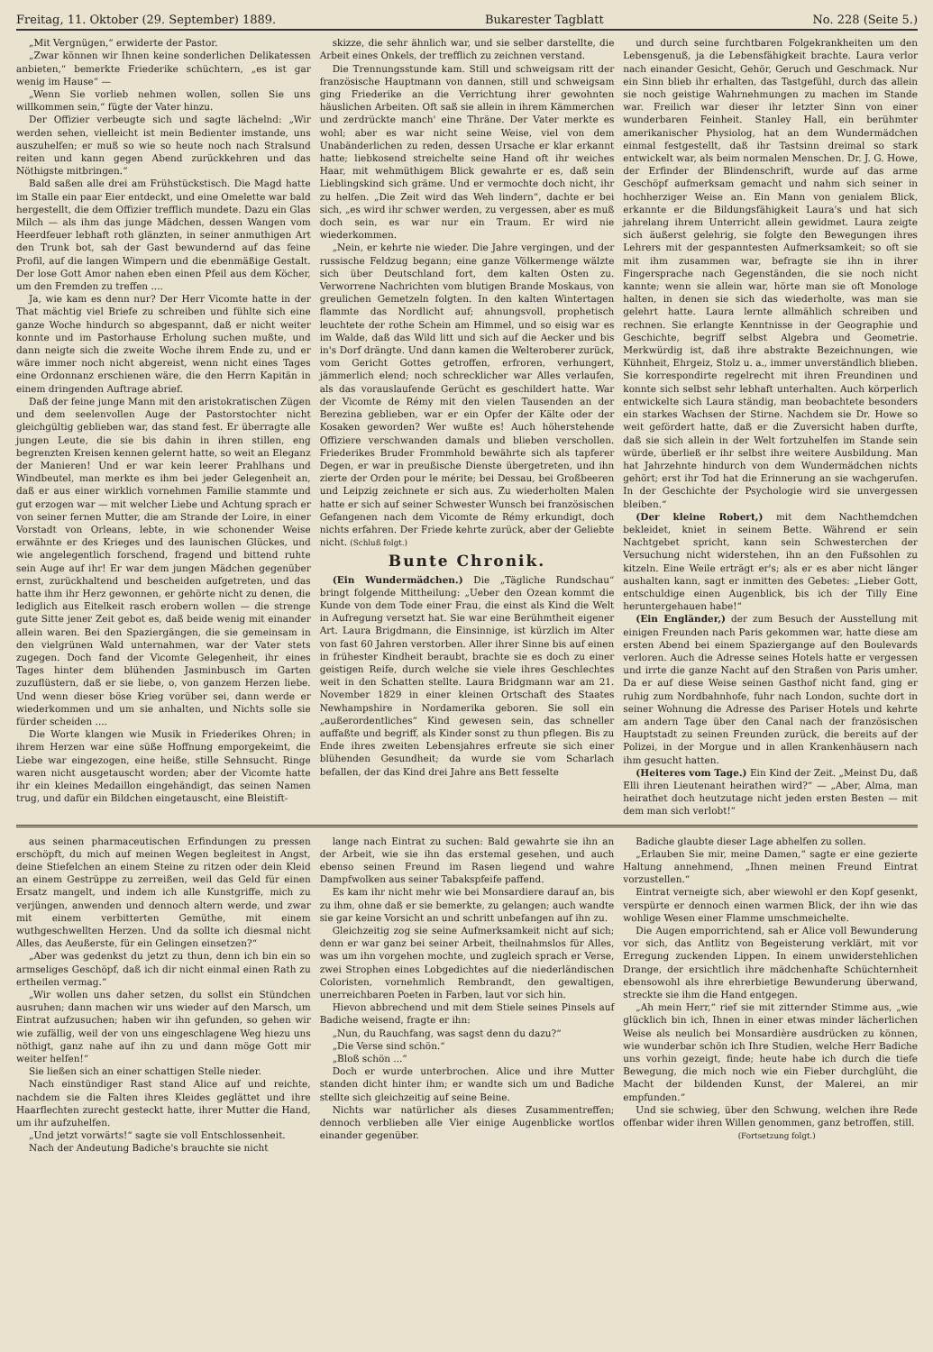Freitag, 11. Oktober (29. September) 1889. Bukarester Tagblatt No. 228 (Seite 5.)
„Mit Vergnügen,“ erwiderte der Pastor.
„Zwar können wir Ihnen keine sonderlichen Delikatessen anbieten,“ bemerkte Friederike schüchtern, „es ist gar wenig im Hause“ —
„Wenn Sie vorlieb nehmen wollen, sollen Sie uns willkommen sein,“ fügte der Vater hinzu.
Der Offizier verbeugte sich und sagte lächelnd: „Wir werden sehen, vielleicht ist mein Bedienter imstande, uns auszuhelfen; er muß so wie so heute noch nach Stralsund reiten und kann gegen Abend zurückkehren und das Nöthigste mitbringen.“
Bald saßen alle drei am Frühstückstisch. Die Magd hatte im Stalle ein paar Eier entdeckt, und eine Omelette war bald hergestellt, die dem Offizier trefflich mundete. Dazu ein Glas Milch — als ihm das junge Mädchen, dessen Wangen vom Heerdfeuer lebhaft roth glänzten, in seiner anmuthigen Art den Trunk bot, sah der Gast bewundernd auf das feine Profil, auf die langen Wimpern und die ebenmäßige Gestalt. Der lose Gott Amor nahen eben einen Pfeil aus dem Köcher, um den Fremden zu treffen ....
Ja, wie kam es denn nur? Der Herr Vicomte hatte in der That mächtig viel Briefe zu schreiben und fühlte sich eine ganze Woche hindurch so abgespannt, daß er nicht weiter konnte und im Pastorhause Erholung suchen mußte, und dann neigte sich die zweite Woche ihrem Ende zu, und er wäre immer noch nicht abgereist, wenn nicht eines Tages eine Ordonnanz erschienen wäre, die den Herrn Kapitän in einem dringenden Auftrage abrief.
Daß der feine junge Mann mit den aristokratischen Zügen und dem seelenvollen Auge der Pastorstochter nicht gleichgültig geblieben war, das stand fest. Er überragte alle jungen Leute, die sie bis dahin in ihren stillen, eng begrenzten Kreisen kennen gelernt hatte, so weit an Eleganz der Manieren! Und er war kein leerer Prahlhans und Windbeutel, man merkte es ihm bei jeder Gelegenheit an, daß er aus einer wirklich vornehmen Familie stammte und gut erzogen war — mit welcher Liebe und Achtung sprach er von seiner fernen Mutter, die am Strande der Loire, in einer Vorstadt von Orleans, lebte, in wie schonender Weise erwähnte er des Krieges und des launischen Glückes, und wie angelegentlich forschend, fragend und bittend ruhte sein Auge auf ihr! Er war dem jungen Mädchen gegenüber ernst, zurückhaltend und bescheiden aufgetreten, und das hatte ihm ihr Herz gewonnen, er gehörte nicht zu denen, die lediglich aus Eitelkeit rasch erobern wollen — die strenge gute Sitte jener Zeit gebot es, daß beide wenig mit einander allein waren. Bei den Spaziergängen, die sie gemeinsam in den vielgrünen Wald unternahmen, war der Vater stets zugegen. Doch fand der Vicomte Gelegenheit, ihr eines Tages hinter dem blühenden Jasminbusch im Garten zuzuflüstern, daß er sie liebe, o, von ganzem Herzen liebe. Und wenn dieser böse Krieg vorüber sei, dann werde er wiederkommen und um sie anhalten, und Nichts solle sie fürder scheiden ....
Die Worte klangen wie Musik in Friederikes Ohren; in ihrem Herzen war eine süße Hoffnung emporgekeimt, die Liebe war eingezogen, eine heiße, stille Sehnsucht. Ringe waren nicht ausgetauscht worden; aber der Vicomte hatte ihr ein kleines Medaillon eingehändigt, das seinen Namen trug, und dafür ein Bildchen eingetauscht, eine Bleistift-
skizze, die sehr ähnlich war, und sie selber darstellte, die Arbeit eines Onkels, der trefflich zu zeichnen verstand.
Die Trennungsstunde kam. Still und schweigsam ritt der französische Hauptmann von dannen, still und schweigsam ging Friederike an die Verrichtung ihrer gewohnten häuslichen Arbeiten. Oft saß sie allein in ihrem Kämmerchen und zerdrückte manch' eine Thräne. Der Vater merkte es wohl; aber es war nicht seine Weise, viel von dem Unabänderlichen zu reden, dessen Ursache er klar erkannt hatte; liebkosend streichelte seine Hand oft ihr weiches Haar, mit wehmüthigem Blick gewahrte er es, daß sein Lieblingskind sich gräme. Und er vermochte doch nicht, ihr zu helfen. „Die Zeit wird das Weh lindern“, dachte er bei sich, „es wird ihr schwer werden, zu vergessen, aber es muß doch sein, es war nur ein Traum. Er wird nie wiederkommen.
„Nein, er kehrte nie wieder. Die Jahre vergingen, und der russische Feldzug begann; eine ganze Völkermenge wälzte sich über Deutschland fort, dem kalten Osten zu. Verworrene Nachrichten vom blutigen Brande Moskaus, von greulichen Gemetzeln folgten. In den kalten Wintertagen flammte das Nordlicht auf; ahnungsvoll, prophetisch leuchtete der rothe Schein am Himmel, und so eisig war es im Walde, daß das Wild litt und sich auf die Aecker und bis in's Dorf drängte. Und dann kamen die Welteroberer zurück, vom Gericht Gottes getroffen, erfroren, verhungert, jämmerlich elend; noch schrecklicher war Alles verlaufen, als das vorauslaufende Gerücht es geschildert hatte. War der Vicomte de Rémy mit den vielen Tausenden an der Berezina geblieben, war er ein Opfer der Kälte oder der Kosaken geworden? Wer wußte es! Auch höherstehende Offiziere verschwanden damals und blieben verschollen. Friederikes Bruder Frommhold bewährte sich als tapferer Degen, er war in preußische Dienste übergetreten, und ihn zierte der Orden pour le mérite; bei Dessau, bei Großbeeren und Leipzig zeichnete er sich aus. Zu wiederholten Malen hatte er sich auf seiner Schwester Wunsch bei französischen Gefangenen nach dem Vicomte de Rémy erkundigt, doch nichts erfahren. Der Friede kehrte zurück, aber der Geliebte nicht. (Schluß folgt.)
Bunte Chronik.
(Ein Wundermädchen.) Die „Tägliche Rundschau“ bringt folgende Mittheilung: „Ueber den Ozean kommt die Kunde von dem Tode einer Frau, die einst als Kind die Welt in Aufregung versetzt hat. Sie war eine Berühmtheit eigener Art. Laura Brigdmann, die Einsinnige, ist kürzlich im Alter von fast 60 Jahren verstorben. Aller ihrer Sinne bis auf einen in frühester Kindheit beraubt, brachte sie es doch zu einer geistigen Reife, durch welche sie viele ihres Geschlechtes weit in den Schatten stellte. Laura Bridgmann war am 21. November 1829 in einer kleinen Ortschaft des Staates Newhampshire in Nordamerika geboren. Sie soll ein „außerordentliches“ Kind gewesen sein, das schneller auffaßte und begriff, als Kinder sonst zu thun pflegen. Bis zu Ende ihres zweiten Lebensjahres erfreute sie sich einer blühenden Gesundheit; da wurde sie vom Scharlach befallen, der das Kind drei Jahre ans Bett fesselte
und durch seine furchtbaren Folgekrankheiten um den Lebensgenuß, ja die Lebensfähigkeit brachte. Laura verlor nach einander Gesicht, Gehör, Geruch und Geschmack. Nur ein Sinn blieb ihr erhalten, das Tastgefühl, durch das allein sie noch geistige Wahrnehmungen zu machen im Stande war. Freilich war dieser ihr letzter Sinn von einer wunderbaren Feinheit. Stanley Hall, ein berühmter amerikanischer Physiolog, hat an dem Wundermädchen einmal festgestellt, daß ihr Tastsinn dreimal so stark entwickelt war, als beim normalen Menschen. Dr. J. G. Howe, der Erfinder der Blindenschrift, wurde auf das arme Geschöpf aufmerksam gemacht und nahm sich seiner in hochherziger Weise an. Ein Mann von genialem Blick, erkannte er die Bildungsfähigkeit Laura's und hat sich jahrelang ihrem Unterricht allein gewidmet. Laura zeigte sich äußerst gelehrig, sie folgte den Bewegungen ihres Lehrers mit der gespanntesten Aufmerksamkeit; so oft sie mit ihm zusammen war, befragte sie ihn in ihrer Fingersprache nach Gegenständen, die sie noch nicht kannte; wenn sie allein war, hörte man sie oft Monologe halten, in denen sie sich das wiederholte, was man sie gelehrt hatte. Laura lernte allmählich schreiben und rechnen. Sie erlangte Kenntnisse in der Geographie und Geschichte, begriff selbst Algebra und Geometrie. Merkwürdig ist, daß ihre abstrakte Bezeichnungen, wie Kühnheit, Ehrgeiz, Stolz u. a., immer unverständlich blieben. Sie korrespondirte regelrecht mit ihren Freundinen und konnte sich selbst sehr lebhaft unterhalten. Auch körperlich entwickelte sich Laura ständig, man beobachtete besonders ein starkes Wachsen der Stirne. Nachdem sie Dr. Howe so weit gefördert hatte, daß er die Zuversicht haben durfte, daß sie sich allein in der Welt fortzuhelfen im Stande sein würde, überließ er ihr selbst ihre weitere Ausbildung. Man hat Jahrzehnte hindurch von dem Wundermädchen nichts gehört; erst ihr Tod hat die Erinnerung an sie wachgerufen. In der Geschichte der Psychologie wird sie unvergessen bleiben.“
(Der kleine Robert,) mit dem Nachthemdchen bekleidet, kniet in seinem Bette. Während er sein Nachtgebet spricht, kann sein Schwesterchen der Versuchung nicht widerstehen, ihn an den Fußsohlen zu kitzeln. Eine Weile erträgt er's; als er es aber nicht länger aushalten kann, sagt er inmitten des Gebetes: „Lieber Gott, entschuldige einen Augenblick, bis ich der Tilly Eine heruntergehauen habe!“
(Ein Engländer,) der zum Besuch der Ausstellung mit einigen Freunden nach Paris gekommen war, hatte diese am ersten Abend bei einem Spaziergange auf den Boulevards verloren. Auch die Adresse seines Hotels hatte er vergessen und irrte die ganze Nacht auf den Straßen von Paris umher. Da er auf diese Weise seinen Gasthof nicht fand, ging er ruhig zum Nordbahnhofe, fuhr nach London, suchte dort in seiner Wohnung die Adresse des Pariser Hotels und kehrte am andern Tage über den Canal nach der französischen Hauptstadt zu seinen Freunden zurück, die bereits auf der Polizei, in der Morgue und in allen Krankenhäusern nach ihm gesucht hatten.
(Heiteres vom Tage.) Ein Kind der Zeit. „Meinst Du, daß Elli ihren Lieutenant heirathen wird?“ — „Aber, Alma, man heirathet doch heutzutage nicht jeden ersten Besten — mit dem man sich verlobt!“
aus seinen pharmaceutischen Erfindungen zu pressen erschöpft, du mich auf meinen Wegen begleitest in Angst, deine Stiefelchen an einem Steine zu ritzen oder dein Kleid an einem Gestrüppe zu zerreißen, weil das Geld für einen Ersatz mangelt, und indem ich alle Kunstgriffe, mich zu verjüngen, anwenden und dennoch altern werde, und zwar mit einem verbitterten Gemüthe, mit einem wuthgeschwellten Herzen. Und da sollte ich diesmal nicht Alles, das Aeußerste, für ein Gelingen einsetzen?“
„Aber was gedenkst du jetzt zu thun, denn ich bin ein so armseliges Geschöpf, daß ich dir nicht einmal einen Rath zu ertheilen vermag.“
„Wir wollen uns daher setzen, du sollst ein Stündchen ausruhen; dann machen wir uns wieder auf den Marsch, um Eintrat aufzusuchen; haben wir ihn gefunden, so gehen wir wie zufällig, weil der von uns eingeschlagene Weg hiezu uns nöthigt, ganz nahe auf ihn zu und dann möge Gott mir weiter helfen!“
Sie ließen sich an einer schattigen Stelle nieder.
Nach einstündiger Rast stand Alice auf und reichte, nachdem sie die Falten ihres Kleides geglättet und ihre Haarflechten zurecht gesteckt hatte, ihrer Mutter die Hand, um ihr aufzuhelfen.
„Und jetzt vorwärts!“ sagte sie voll Entschlossenheit.
Nach der Andeutung Badiche's brauchte sie nicht
lange nach Eintrat zu suchen: Bald gewahrte sie ihn an der Arbeit, wie sie ihn das erstemal gesehen, und auch ebenso seinen Freund im Rasen liegend und wahre Dampfwolken aus seiner Tabakspfeife paffend.
Es kam ihr nicht mehr wie bei Monsardiere darauf an, bis zu ihm, ohne daß er sie bemerkte, zu gelangen; auch wandte sie gar keine Vorsicht an und schritt unbefangen auf ihn zu.
Gleichzeitig zog sie seine Aufmerksamkeit nicht auf sich; denn er war ganz bei seiner Arbeit, theilnahmslos für Alles, was um ihn vorgehen mochte, und zugleich sprach er Verse, zwei Strophen eines Lobgedichtes auf die niederländischen Coloristen, vornehmlich Rembrandt, den gewaltigen, unerreichbaren Poeten in Farben, laut vor sich hin.
Hievon abbrechend und mit dem Stiele seines Pinsels auf Badiche weisend, fragte er ihn:
„Nun, du Rauchfang, was sagst denn du dazu?“
„Die Verse sind schön.“
„Bloß schön ...“
Doch er wurde unterbrochen. Alice und ihre Mutter standen dicht hinter ihm; er wandte sich um und Badiche stellte sich gleichzeitig auf seine Beine.
Nichts war natürlicher als dieses Zusammentreffen; dennoch verblieben alle Vier einige Augenblicke wortlos einander gegenüber.
Badiche glaubte dieser Lage abhelfen zu sollen.
„Erlauben Sie mir, meine Damen,“ sagte er eine gezierte Haltung annehmend, „Ihnen meinen Freund Eintrat vorzustellen.“
Eintrat verneigte sich, aber wiewohl er den Kopf gesenkt, verspürte er dennoch einen warmen Blick, der ihn wie das wohlige Wesen einer Flamme umschmeichelte.
Die Augen emporrichtend, sah er Alice voll Bewunderung vor sich, das Antlitz von Begeisterung verklärt, mit vor Erregung zuckenden Lippen. In einem unwiderstehlichen Drange, der ersichtlich ihre mädchenhafte Schüchternheit ebensowohl als ihre ehrerbietige Bewunderung überwand, streckte sie ihm die Hand entgegen.
„Ah mein Herr,“ rief sie mit zitternder Stimme aus, „wie glücklich bin ich, Ihnen in einer etwas minder lächerlichen Weise als neulich bei Monsardière ausdrücken zu können, wie wunderbar schön ich Ihre Studien, welche Herr Badiche uns vorhin gezeigt, finde; heute habe ich durch die tiefe Bewegung, die mich noch wie ein Fieber durchglüht, die Macht der bildenden Kunst, der Malerei, an mir empfunden.“
Und sie schwieg, über den Schwung, welchen ihre Rede offenbar wider ihren Willen genommen, ganz betroffen, still.
(Fortsetzung folgt.)